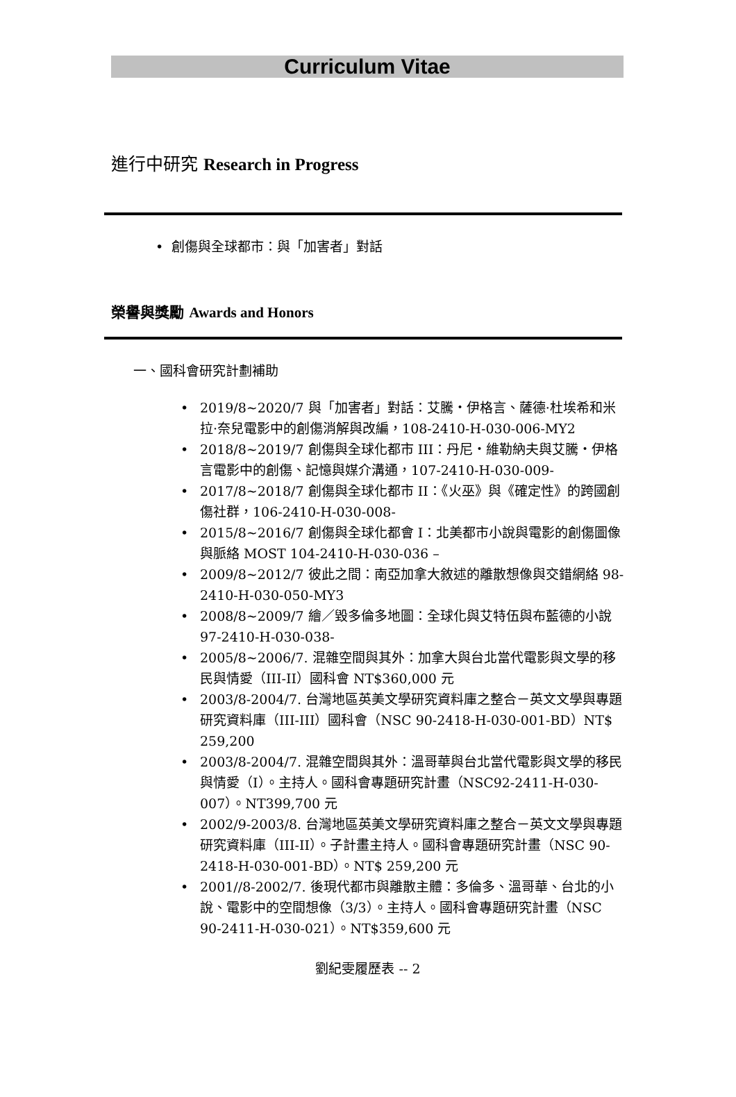Curriculum Vitae
進行中研究 Research in Progress
• 創傷與全球都市：與「加害者」對話
榮譽與獎勵 Awards and Honors
一、國科會研究計劃補助
• 2019/8~2020/7 與「加害者」對話：艾騰・伊格言、薩德·杜埃希和米拉·奈兒電影中的創傷消解與改編，108-2410-H-030-006-MY2
• 2018/8~2019/7 創傷與全球化都市 III：丹尼・維勒納夫與艾騰・伊格言電影中的創傷、記憶與媒介溝通，107-2410-H-030-009-
• 2017/8~2018/7 創傷與全球化都市 II：《火巫》與《確定性》的跨國創傷社群，106-2410-H-030-008-
• 2015/8~2016/7 創傷與全球化都會 I：北美都市小說與電影的創傷圖像與脈絡 MOST 104-2410-H-030-036 –
• 2009/8~2012/7 彼此之間：南亞加拿大敘述的離散想像與交錯網絡 98-2410-H-030-050-MY3
• 2008/8~2009/7 繪／毀多倫多地圖：全球化與艾特伍與布藍德的小說 97-2410-H-030-038-
• 2005/8~2006/7. 混雜空間與其外：加拿大與台北當代電影與文學的移民與情愛（III-II）國科會 NT$360,000 元
• 2003/8-2004/7. 台灣地區英美文學研究資料庫之整合－英文文學與專題研究資料庫（III-III）國科會（NSC 90-2418-H-030-001-BD）NT$ 259,200
• 2003/8-2004/7. 混雜空間與其外：溫哥華與台北當代電影與文學的移民與情愛（I）。主持人。國科會專題研究計畫（NSC92-2411-H-030-007）。NT399,700 元
• 2002/9-2003/8. 台灣地區英美文學研究資料庫之整合－英文文學與專題研究資料庫（III-II）。子計畫主持人。國科會專題研究計畫（NSC 90-2418-H-030-001-BD）。NT$ 259,200 元
• 2001//8-2002/7. 後現代都市與離散主體：多倫多、溫哥華、台北的小說、電影中的空間想像（3/3）。主持人。國科會專題研究計畫（NSC 90-2411-H-030-021）。NT$359,600 元
劉紀雯履歷表 -- 2